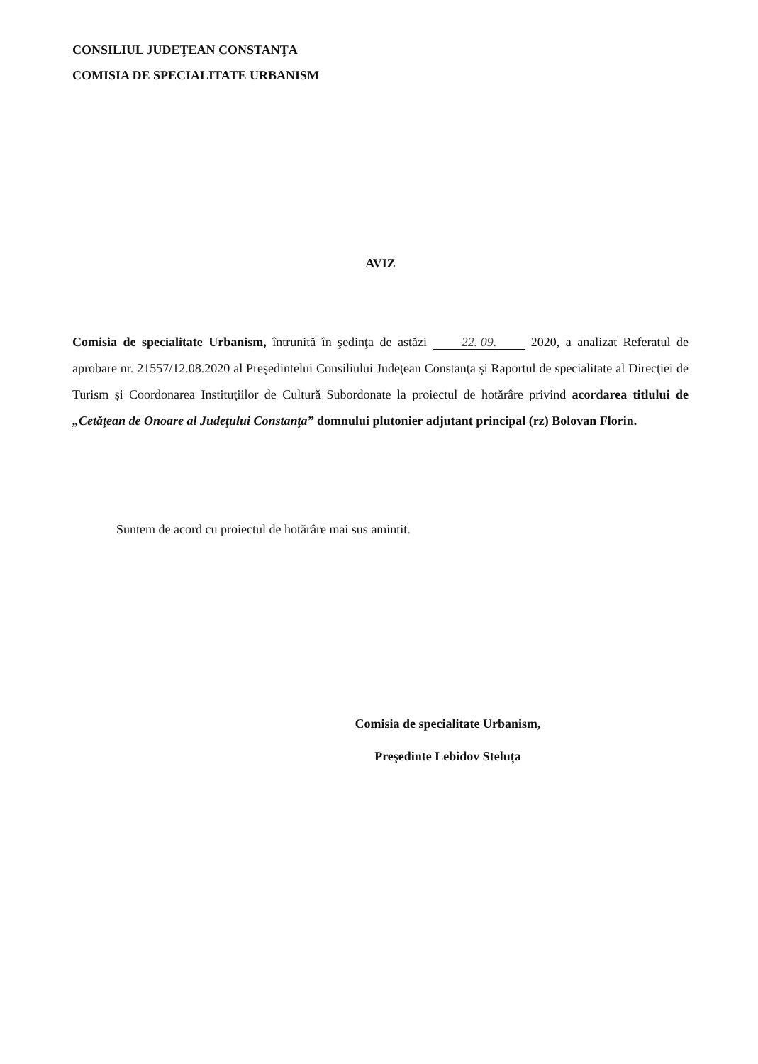CONSILIUL JUDEŢEAN CONSTANŢA
COMISIA DE SPECIALITATE URBANISM
AVIZ
Comisia de specialitate Urbanism, întrunită în şedinţa de astăzi 22. 09. 2020, a analizat Referatul de aprobare nr. 21557/12.08.2020 al Preşedintelui Consiliului Judeţean Constanţa şi Raportul de specialitate al Direcţiei de Turism şi Coordonarea Instituţiilor de Cultură Subordonate la proiectul de hotărâre privind acordarea titlului de „Cetăţean de Onoare al Judeţului Constanţa” domnului plutonier adjutant principal (rz) Bolovan Florin.
Suntem de acord cu proiectul de hotărâre mai sus amintit.
Comisia de specialitate Urbanism,
Preşedinte Lebidov Steluța